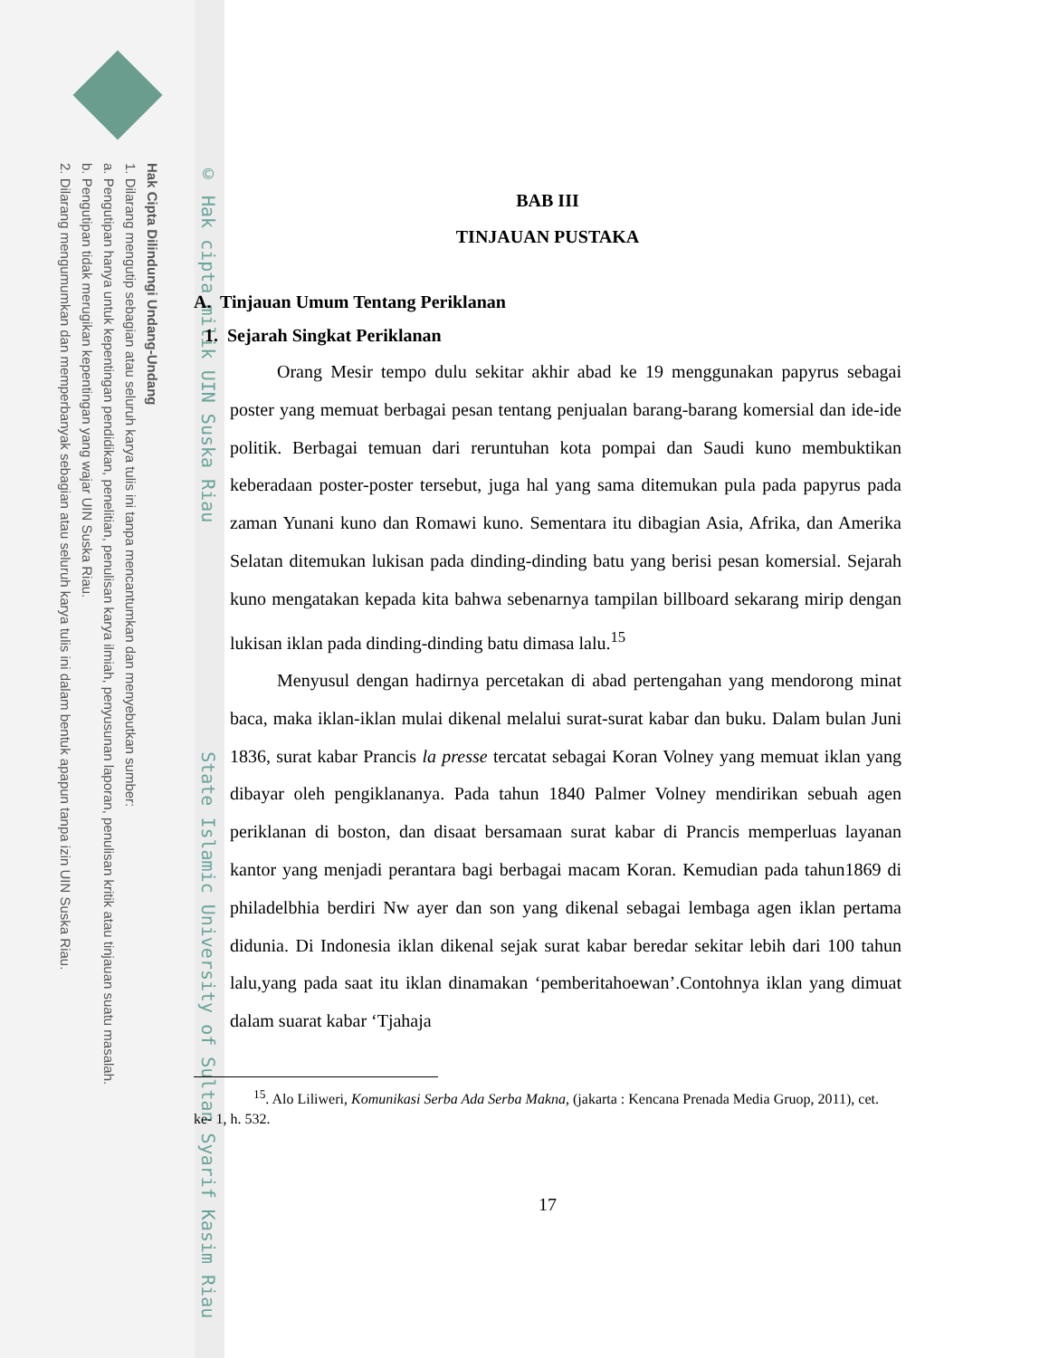Hak Cipta Dilindungi Undang-Undang
1. Dilarang mengutip sebagian atau seluruh karya tulis ini tanpa mencantumkan dan menyebutkan sumber:
a. Pengutipan hanya untuk kepentingan pendidikan, penelitian, penulisan karya ilmiah, penyusunan laporan, penulisan kritik atau tinjauan suatu masalah.
b. Pengutipan tidak merugikan kepentingan yang wajar UIN Suska Riau.
2. Dilarang mengumumkan dan memperbanyak sebagian atau seluruh karya tulis ini dalam bentuk apapun tanpa izin UIN Suska Riau.
© Hak cipta milik UIN Suska Riau State Islamic University of Sultan Syarif Kasim Riau
BAB III
TINJAUAN PUSTAKA
A. Tinjauan Umum Tentang Periklanan
1. Sejarah Singkat Periklanan
Orang Mesir tempo dulu sekitar akhir abad ke 19 menggunakan papyrus sebagai poster yang memuat berbagai pesan tentang penjualan barang-barang komersial dan ide-ide politik. Berbagai temuan dari reruntuhan kota pompai dan Saudi kuno membuktikan keberadaan poster-poster tersebut, juga hal yang sama ditemukan pula pada papyrus pada zaman Yunani kuno dan Romawi kuno. Sementara itu dibagian Asia, Afrika, dan Amerika Selatan ditemukan lukisan pada dinding-dinding batu yang berisi pesan komersial. Sejarah kuno mengatakan kepada kita bahwa sebenarnya tampilan billboard sekarang mirip dengan lukisan iklan pada dinding-dinding batu dimasa lalu.<sup>15</sup>
Menyusul dengan hadirnya percetakan di abad pertengahan yang mendorong minat baca, maka iklan-iklan mulai dikenal melalui surat-surat kabar dan buku. Dalam bulan Juni 1836, surat kabar Prancis la presse tercatat sebagai Koran Volney yang memuat iklan yang dibayar oleh pengiklananya. Pada tahun 1840 Palmer Volney mendirikan sebuah agen periklanan di boston, dan disaat bersamaan surat kabar di Prancis memperluas layanan kantor yang menjadi perantara bagi berbagai macam Koran. Kemudian pada tahun1869 di philadelbhia berdiri Nw ayer dan son yang dikenal sebagai lembaga agen iklan pertama didunia. Di Indonesia iklan dikenal sejak surat kabar beredar sekitar lebih dari 100 tahun lalu,yang pada saat itu iklan dinamakan ‘pemberitahoewan’.Contohnya iklan yang dimuat dalam suarat kabar ‘Tjahaja
<sup>15</sup>. Alo Liliweri, Komunikasi Serba Ada Serba Makna, (jakarta : Kencana Prenada Media Gruop, 2011), cet. ke- 1, h. 532.
17